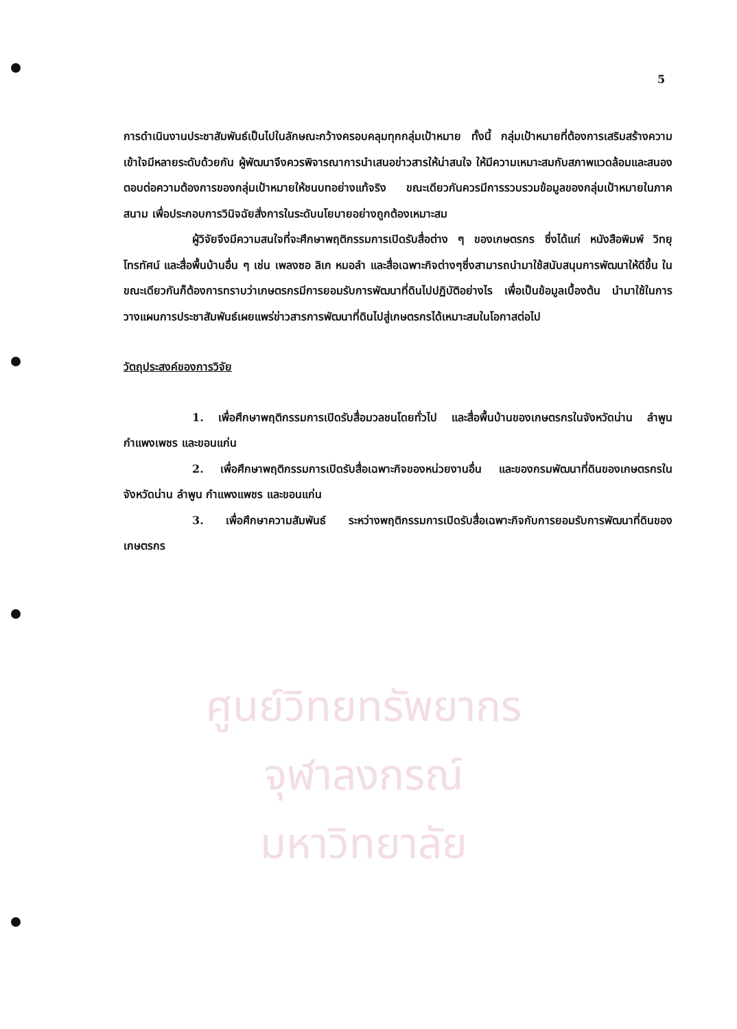5
การดำเนินงานประชาสัมพันธ์เป็นไปในลักษณะกว้างครอบคลุมทุกกลุ่มเป้าหมาย ทั้งนี้ กลุ่มเป้าหมายที่ต้องการเสริมสร้างความเข้าใจมีหลายระดับด้วยกัน ผู้พัฒนาจึงควรพิจารณาการนำเสนอข่าวสารให้น่าสนใจ ให้มีความเหมาะสมกับสภาพแวดล้อมและสนองตอบต่อความต้องการของกลุ่มเป้าหมายให้ชนบทอย่างแท้จริง ขณะเดียวกันควรมีการรวบรวมข้อมูลของกลุ่มเป้าหมายในภาคสนาม เพื่อประกอบการวินิจฉัยสั่งการในระดับนโยบายอย่างถูกต้องเหมาะสม
ผู้วิจัยจึงมีความสนใจที่จะศึกษาพฤติกรรมการเปิดรับสื่อต่าง ๆ ของเกษตรกร ซึ่งได้แก่ หนังสือพิมพ์ วิทยุ โทรทัศน์ และสื่อพื้นบ้านอื่น ๆ เช่น เพลงซอ ลิเก หมอลำ และสื่อเฉพาะกิจต่างๆซึ่งสามารถนำมาใช้สนับสนุนการพัฒนาให้ดีขึ้น ในขณะเดียวกันก็ต้องการทราบว่าเกษตรกรมีการยอมรับการพัฒนาที่ดินไปปฏิบัติอย่างไร เพื่อเป็นข้อมูลเบื้องต้น นำมาใช้ในการวางแผนการประชาสัมพันธ์เผยแพร่ข่าวสารการพัฒนาที่ดินไปสู่เกษตรกรได้เหมาะสมในโอกาสต่อไป
วัตถุประสงค์ของการวิจัย
1. เพื่อศึกษาพฤติกรรมการเปิดรับสื่อมวลชนโดยทั่วไป และสื่อพื้นบ้านของเกษตรกรในจังหวัดน่าน ลำพูน กำแพงเพชร และขอนแก่น
2. เพื่อศึกษาพฤติกรรมการเปิดรับสื่อเฉพาะกิจของหน่วยงานอื่น และของกรมพัฒนาที่ดินของเกษตรกรในจังหวัดน่าน ลำพูน กำแพงแพชร และขอนแก่น
3. เพื่อศึกษาความสัมพันธ์ ระหว่างพฤติกรรมการเปิดรับสื่อเฉพาะกิจกับการยอมรับการพัฒนาที่ดินของเกษตรกร
ศูนย์วิทยทรัพยากร
จุฬาลงกรณ์มหาวิทยาลัย